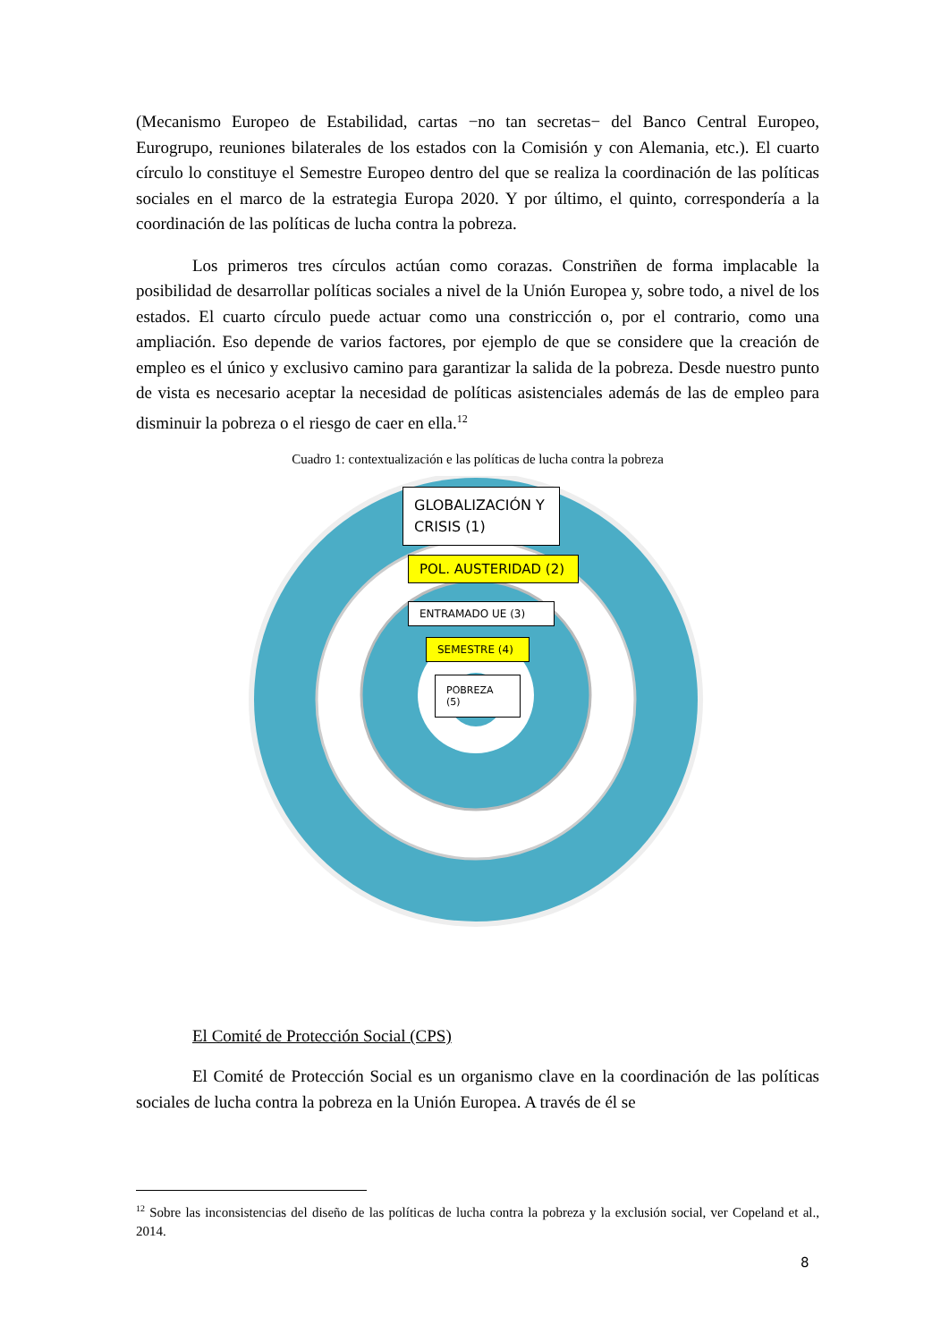(Mecanismo Europeo de Estabilidad, cartas −no tan secretas− del Banco Central Europeo, Eurogrupo, reuniones bilaterales de los estados con la Comisión y con Alemania, etc.). El cuarto círculo lo constituye el Semestre Europeo dentro del que se realiza la coordinación de las políticas sociales en el marco de la estrategia Europa 2020. Y por último, el quinto, correspondería a la coordinación de las políticas de lucha contra la pobreza.
Los primeros tres círculos actúan como corazas. Constriñen de forma implacable la posibilidad de desarrollar políticas sociales a nivel de la Unión Europea y, sobre todo, a nivel de los estados. El cuarto círculo puede actuar como una constricción o, por el contrario, como una ampliación. Eso depende de varios factores, por ejemplo de que se considere que la creación de empleo es el único y exclusivo camino para garantizar la salida de la pobreza. Desde nuestro punto de vista es necesario aceptar la necesidad de políticas asistenciales además de las de empleo para disminuir la pobreza o el riesgo de caer en ella.<sup>12</sup>
Cuadro 1: contextualización e las políticas de lucha contra la pobreza
GLOBALIZACIÓN Y CRISIS (1)
POL. AUSTERIDAD (2)
ENTRAMADO UE (3)
SEMESTRE (4)
POBREZA (5)
El Comité de Protección Social (CPS)
El Comité de Protección Social es un organismo clave en la coordinación de las políticas sociales de lucha contra la pobreza en la Unión Europea. A través de él se
<sup>12</sup> Sobre las inconsistencias del diseño de las políticas de lucha contra la pobreza y la exclusión social, ver Copeland et al., 2014.
8